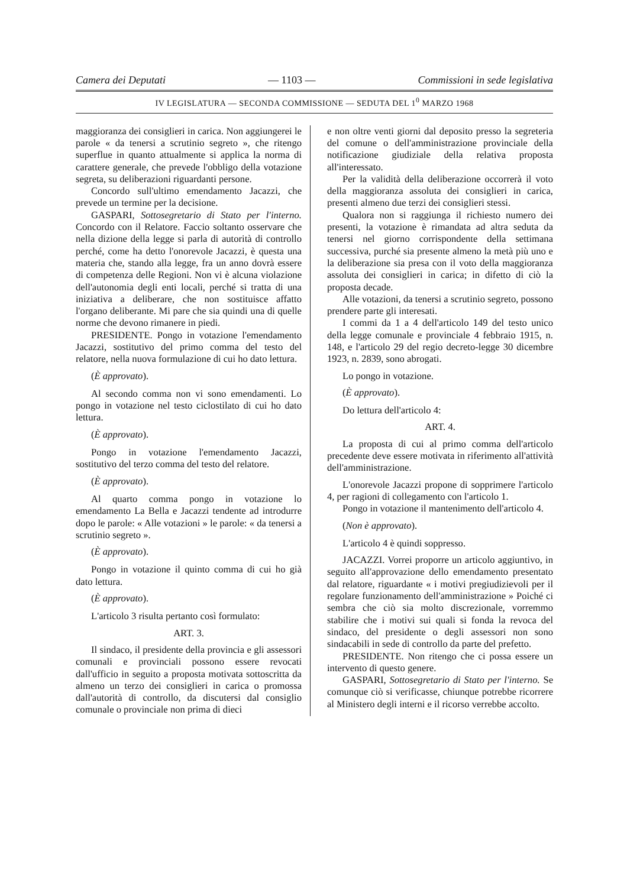Camera dei Deputati — 1103 — Commissioni in sede legislativa
IV LEGISLATURA — SECONDA COMMISSIONE — SEDUTA DEL 1<sup>0</sup> MARZO 1968
maggioranza dei consiglieri in carica. Non aggiungerei le parole « da tenersi a scrutinio segreto », che ritengo superflue in quanto attualmente si applica la norma di carattere generale, che prevede l'obbligo della votazione segreta, su deliberazioni riguardanti persone.
Concordo sull'ultimo emendamento Jacazzi, che prevede un termine per la decisione.
GASPARI, Sottosegretario di Stato per l'interno. Concordo con il Relatore. Faccio soltanto osservare che nella dizione della legge si parla di autorità di controllo perché, come ha detto l'onorevole Jacazzi, è questa una materia che, stando alla legge, fra un anno dovrà essere di competenza delle Regioni. Non vi è alcuna violazione dell'autonomia degli enti locali, perché si tratta di una iniziativa a deliberare, che non sostituisce affatto l'organo deliberante. Mi pare che sia quindi una di quelle norme che devono rimanere in piedi.
PRESIDENTE. Pongo in votazione l'emendamento Jacazzi, sostitutivo del primo comma del testo del relatore, nella nuova formulazione di cui ho dato lettura.
(È approvato).
Al secondo comma non vi sono emendamenti. Lo pongo in votazione nel testo ciclostilato di cui ho dato lettura.
(È approvato).
Pongo in votazione l'emendamento Jacazzi, sostitutivo del terzo comma del testo del relatore.
(È approvato).
Al quarto comma pongo in votazione lo emendamento La Bella e Jacazzi tendente ad introdurre dopo le parole: « Alle votazioni » le parole: « da tenersi a scrutinio segreto ».
(È approvato).
Pongo in votazione il quinto comma di cui ho già dato lettura.
(È approvato).
L'articolo 3 risulta pertanto così formulato:
ART. 3.
Il sindaco, il presidente della provincia e gli assessori comunali e provinciali possono essere revocati dall'ufficio in seguito a proposta motivata sottoscritta da almeno un terzo dei consiglieri in carica o promossa dall'autorità di controllo, da discutersi dal consiglio comunale o provinciale non prima di dieci
e non oltre venti giorni dal deposito presso la segreteria del comune o dell'amministrazione provinciale della notificazione giudiziale della relativa proposta all'interessato.
Per la validità della deliberazione occorrerà il voto della maggioranza assoluta dei consiglieri in carica, presenti almeno due terzi dei consiglieri stessi.
Qualora non si raggiunga il richiesto numero dei presenti, la votazione è rimandata ad altra seduta da tenersi nel giorno corrispondente della settimana successiva, purché sia presente almeno la metà più uno e la deliberazione sia presa con il voto della maggioranza assoluta dei consiglieri in carica; in difetto di ciò la proposta decade.
Alle votazioni, da tenersi a scrutinio segreto, possono prendere parte gli interesati.
I commi da 1 a 4 dell'articolo 149 del testo unico della legge comunale e provinciale 4 febbraio 1915, n. 148, e l'articolo 29 del regio decreto-legge 30 dicembre 1923, n. 2839, sono abrogati.
Lo pongo in votazione.
(È approvato).
Do lettura dell'articolo 4:
ART. 4.
La proposta di cui al primo comma dell'articolo precedente deve essere motivata in riferimento all'attività dell'amministrazione.
L'onorevole Jacazzi propone di sopprimere l'articolo 4, per ragioni di collegamento con l'articolo 1.
Pongo in votazione il mantenimento dell'articolo 4.
(Non è approvato).
L'articolo 4 è quindi soppresso.
JACAZZI. Vorrei proporre un articolo aggiuntivo, in seguito all'approvazione dello emendamento presentato dal relatore, riguardante « i motivi pregiudizievoli per il regolare funzionamento dell'amministrazione » Poiché ci sembra che ciò sia molto discrezionale, vorremmo stabilire che i motivi sui quali si fonda la revoca del sindaco, del presidente o degli assessori non sono sindacabili in sede di controllo da parte del prefetto.
PRESIDENTE. Non ritengo che ci possa essere un intervento di questo genere.
GASPARI, Sottosegretario di Stato per l'interno. Se comunque ciò si verificasse, chiunque potrebbe ricorrere al Ministero degli interni e il ricorso verrebbe accolto.